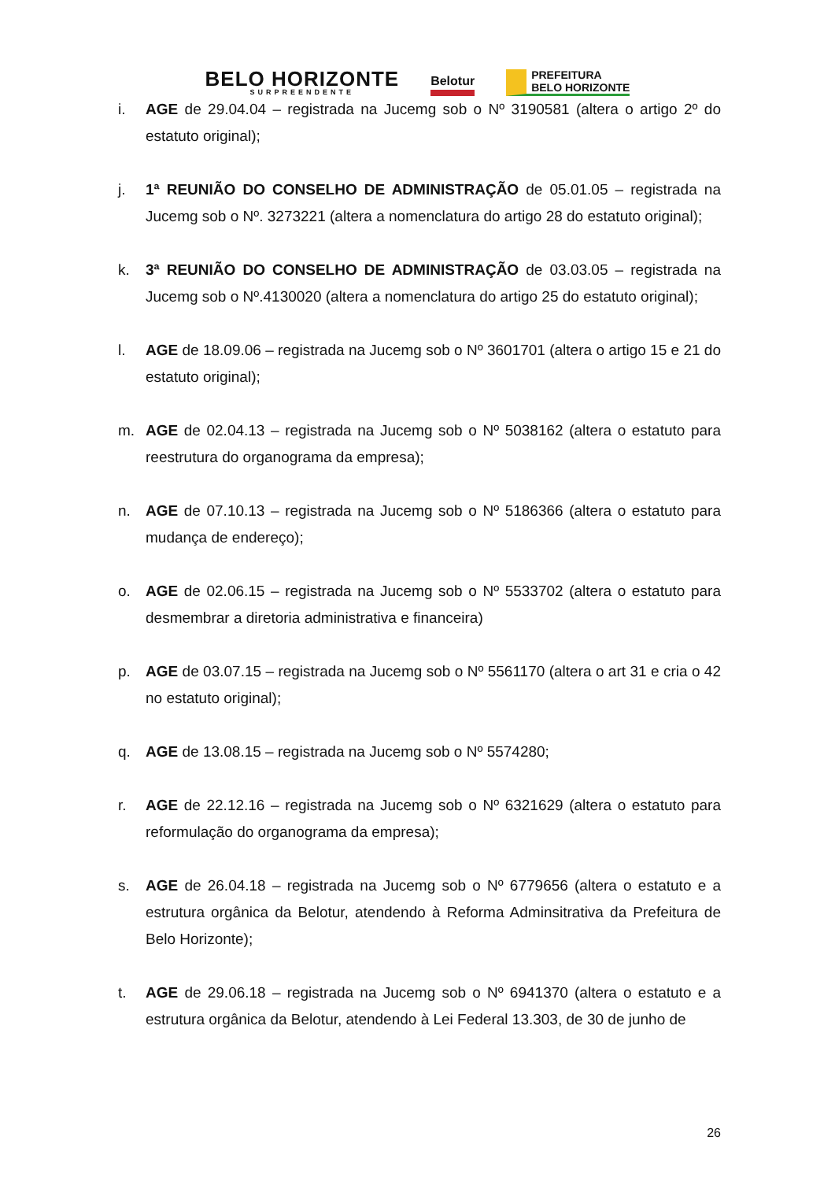BELO HORIZONTE
SURPREENDENTE
Belotur
PREFEITURA
BELO HORIZONTE
i. AGE de 29.04.04 – registrada na Jucemg sob o Nº 3190581 (altera o artigo 2º do estatuto original);
j. 1ª REUNIÃO DO CONSELHO DE ADMINISTRAÇÃO de 05.01.05 – registrada na Jucemg sob o Nº. 3273221 (altera a nomenclatura do artigo 28 do estatuto original);
k. 3ª REUNIÃO DO CONSELHO DE ADMINISTRAÇÃO de 03.03.05 – registrada na Jucemg sob o Nº.4130020 (altera a nomenclatura do artigo 25 do estatuto original);
l. AGE de 18.09.06 – registrada na Jucemg sob o Nº 3601701 (altera o artigo 15 e 21 do estatuto original);
m. AGE de 02.04.13 – registrada na Jucemg sob o Nº 5038162 (altera o estatuto para reestrutura do organograma da empresa);
n. AGE de 07.10.13 – registrada na Jucemg sob o Nº 5186366 (altera o estatuto para mudança de endereço);
o. AGE de 02.06.15 – registrada na Jucemg sob o Nº 5533702 (altera o estatuto para desmembrar a diretoria administrativa e financeira)
p. AGE de 03.07.15 – registrada na Jucemg sob o Nº 5561170 (altera o art 31 e cria o 42 no estatuto original);
q. AGE de 13.08.15 – registrada na Jucemg sob o Nº 5574280;
r. AGE de 22.12.16 – registrada na Jucemg sob o Nº 6321629 (altera o estatuto para reformulação do organograma da empresa);
s. AGE de 26.04.18 – registrada na Jucemg sob o Nº 6779656 (altera o estatuto e a estrutura orgânica da Belotur, atendendo à Reforma Adminsitrativa da Prefeitura de Belo Horizonte);
t. AGE de 29.06.18 – registrada na Jucemg sob o Nº 6941370 (altera o estatuto e a estrutura orgânica da Belotur, atendendo à Lei Federal 13.303, de 30 de junho de
26